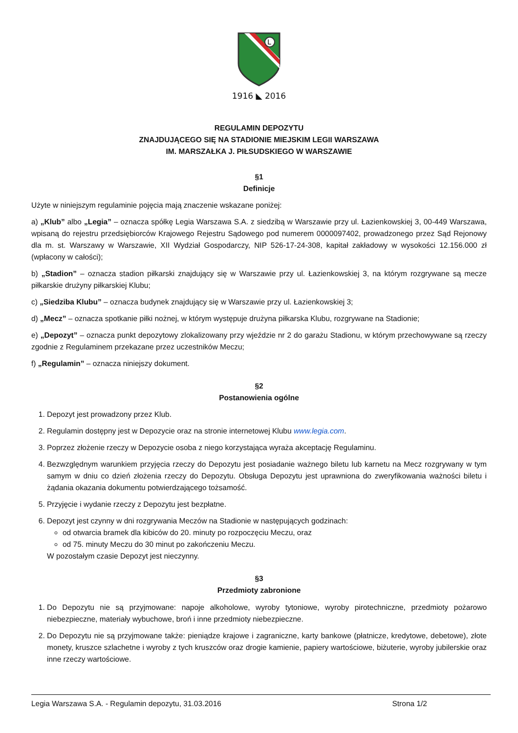L
1916 ◣ 2016
REGULAMIN DEPOZYTU
ZNAJDUJĄCEGO SIĘ NA STADIONIE MIEJSKIM LEGII WARSZAWA
IM. MARSZAŁKA J. PIŁSUDSKIEGO W WARSZAWIE
§1
Definicje
Użyte w niniejszym regulaminie pojęcia mają znaczenie wskazane poniżej:
a) „Klub” albo „Legia” – oznacza spółkę Legia Warszawa S.A. z siedzibą w Warszawie przy ul. Łazienkowskiej 3, 00-449 Warszawa, wpisaną do rejestru przedsiębiorców Krajowego Rejestru Sądowego pod numerem 0000097402, prowadzonego przez Sąd Rejonowy dla m. st. Warszawy w Warszawie, XII Wydział Gospodarczy, NIP 526-17-24-308, kapitał zakładowy w wysokości 12.156.000 zł (wpłacony w całości);
b) „Stadion” – oznacza stadion piłkarski znajdujący się w Warszawie przy ul. Łazienkowskiej 3, na którym rozgrywane są mecze piłkarskie drużyny piłkarskiej Klubu;
c) „Siedziba Klubu” – oznacza budynek znajdujący się w Warszawie przy ul. Łazienkowskiej 3;
d) „Mecz” – oznacza spotkanie piłki nożnej, w którym występuje drużyna piłkarska Klubu, rozgrywane na Stadionie;
e) „Depozyt” – oznacza punkt depozytowy zlokalizowany przy wjeździe nr 2 do garażu Stadionu, w którym przechowywane są rzeczy zgodnie z Regulaminem przekazane przez uczestników Meczu;
f) „Regulamin” – oznacza niniejszy dokument.
§2
Postanowienia ogólne
1. Depozyt jest prowadzony przez Klub.
2. Regulamin dostępny jest w Depozycie oraz na stronie internetowej Klubu www.legia.com.
3. Poprzez złożenie rzeczy w Depozycie osoba z niego korzystająca wyraża akceptację Regulaminu.
4. Bezwzględnym warunkiem przyjęcia rzeczy do Depozytu jest posiadanie ważnego biletu lub karnetu na Mecz rozgrywany w tym samym w dniu co dzień złożenia rzeczy do Depozytu. Obsługa Depozytu jest uprawniona do zweryfikowania ważności biletu i żądania okazania dokumentu potwierdzającego tożsamość.
5. Przyjęcie i wydanie rzeczy z Depozytu jest bezpłatne.
6. Depozyt jest czynny w dni rozgrywania Meczów na Stadionie w następujących godzinach:
od otwarcia bramek dla kibiców do 20. minuty po rozpoczęciu Meczu, oraz
od 75. minuty Meczu do 30 minut po zakończeniu Meczu.
W pozostałym czasie Depozyt jest nieczynny.
§3
Przedmioty zabronione
1. Do Depozytu nie są przyjmowane: napoje alkoholowe, wyroby tytoniowe, wyroby pirotechniczne, przedmioty pożarowo niebezpieczne, materiały wybuchowe, broń i inne przedmioty niebezpieczne.
2. Do Depozytu nie są przyjmowane także: pieniądze krajowe i zagraniczne, karty bankowe (płatnicze, kredytowe, debetowe), złote monety, kruszce szlachetne i wyroby z tych kruszców oraz drogie kamienie, papiery wartościowe, biżuterie, wyroby jubilerskie oraz inne rzeczy wartościowe.
Legia Warszawa S.A. - Regulamin depozytu, 31.03.2016 Strona 1/2